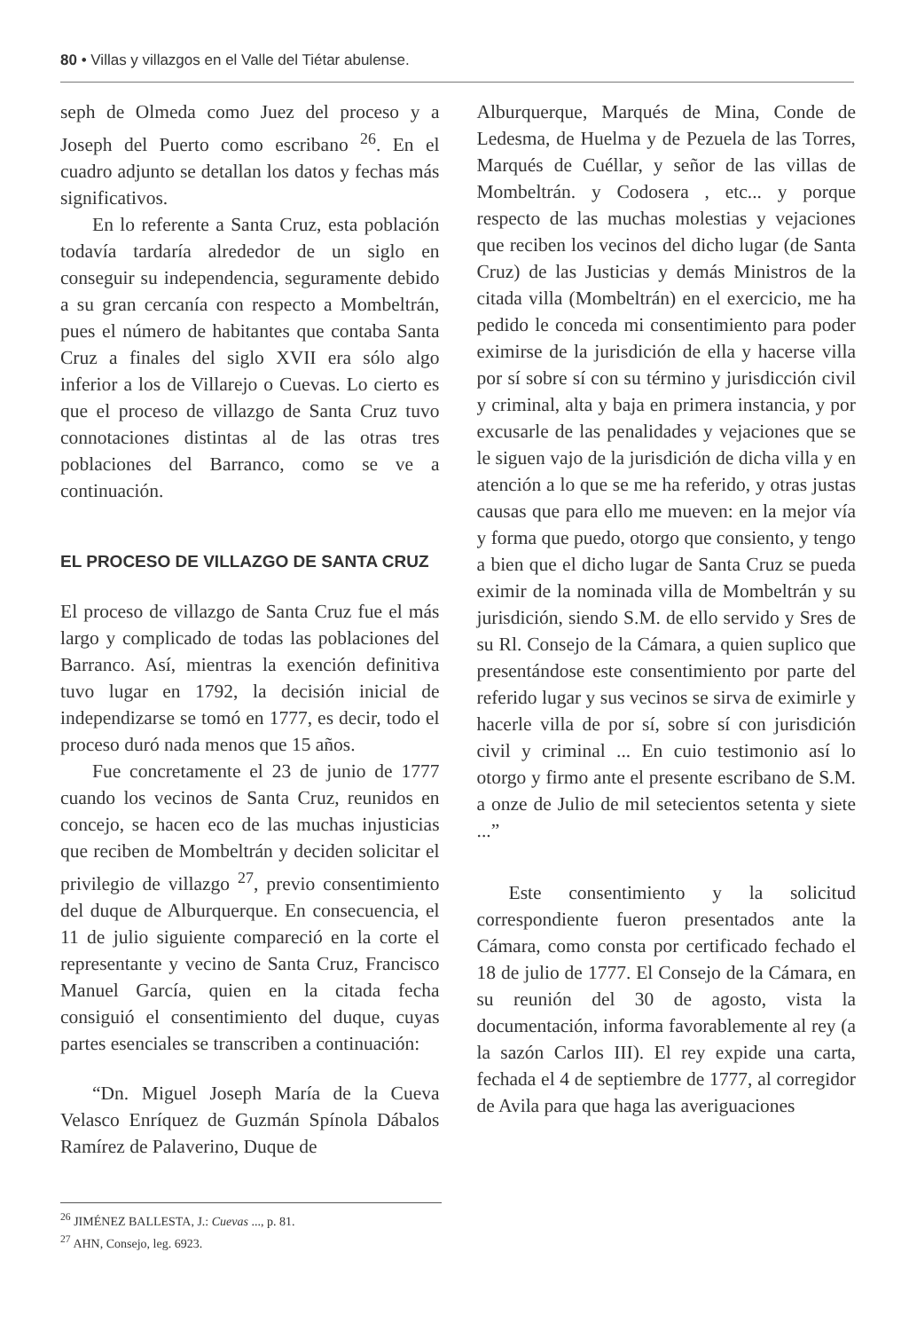80 • Villas y villazgos en el Valle del Tiétar abulense.
seph de Olmeda como Juez del proceso y a Joseph del Puerto como escribano <sup>26</sup>. En el cuadro adjunto se detallan los datos y fechas más significativos.
En lo referente a Santa Cruz, esta población todavía tardaría alrededor de un siglo en conseguir su independencia, seguramente debido a su gran cercanía con respecto a Mombeltrán, pues el número de habitantes que contaba Santa Cruz a finales del siglo XVII era sólo algo inferior a los de Villarejo o Cuevas. Lo cierto es que el proceso de villazgo de Santa Cruz tuvo connotaciones distintas al de las otras tres poblaciones del Barranco, como se ve a continuación.
EL PROCESO DE VILLAZGO DE SANTA CRUZ
El proceso de villazgo de Santa Cruz fue el más largo y complicado de todas las poblaciones del Barranco. Así, mientras la exención definitiva tuvo lugar en 1792, la decisión inicial de independizarse se tomó en 1777, es decir, todo el proceso duró nada menos que 15 años.
Fue concretamente el 23 de junio de 1777 cuando los vecinos de Santa Cruz, reunidos en concejo, se hacen eco de las muchas injusticias que reciben de Mombeltrán y deciden solicitar el privilegio de villazgo <sup>27</sup>, previo consentimiento del duque de Alburquerque. En consecuencia, el 11 de julio siguiente compareció en la corte el representante y vecino de Santa Cruz, Francisco Manuel García, quien en la citada fecha consiguió el consentimiento del duque, cuyas partes esenciales se transcriben a continuación:
“Dn. Miguel Joseph María de la Cueva Velasco Enríquez de Guzmán Spínola Dábalos Ramírez de Palaverino, Duque de
Alburquerque, Marqués de Mina, Conde de Ledesma, de Huelma y de Pezuela de las Torres, Marqués de Cuéllar, y señor de las villas de Mombeltrán. y Codosera , etc... y porque respecto de las muchas molestias y vejaciones que reciben los vecinos del dicho lugar (de Santa Cruz) de las Justicias y demás Ministros de la citada villa (Mombeltrán) en el exercicio, me ha pedido le conceda mi consentimiento para poder eximirse de la jurisdición de ella y hacerse villa por sí sobre sí con su término y jurisdicción civil y criminal, alta y baja en primera instancia, y por excusarle de las penalidades y vejaciones que se le siguen vajo de la jurisdición de dicha villa y en atención a lo que se me ha referido, y otras justas causas que para ello me mueven: en la mejor vía y forma que puedo, otorgo que consiento, y tengo a bien que el dicho lugar de Santa Cruz se pueda eximir de la nominada villa de Mombeltrán y su jurisdición, siendo S.M. de ello servido y Sres de su Rl. Consejo de la Cámara, a quien suplico que presentándose este consentimiento por parte del referido lugar y sus vecinos se sirva de eximirle y hacerle villa de por sí, sobre sí con jurisdición civil y criminal ... En cuio testimonio así lo otorgo y firmo ante el presente escribano de S.M. a onze de Julio de mil setecientos setenta y siete ...”
Este consentimiento y la solicitud correspondiente fueron presentados ante la Cámara, como consta por certificado fechado el 18 de julio de 1777. El Consejo de la Cámara, en su reunión del 30 de agosto, vista la documentación, informa favorablemente al rey (a la sazón Carlos III). El rey expide una carta, fechada el 4 de septiembre de 1777, al corregidor de Avila para que haga las averiguaciones
<sup>26</sup> JIMÉNEZ BALLESTA, J.: Cuevas ..., p. 81.
<sup>27</sup> AHN, Consejo, leg. 6923.